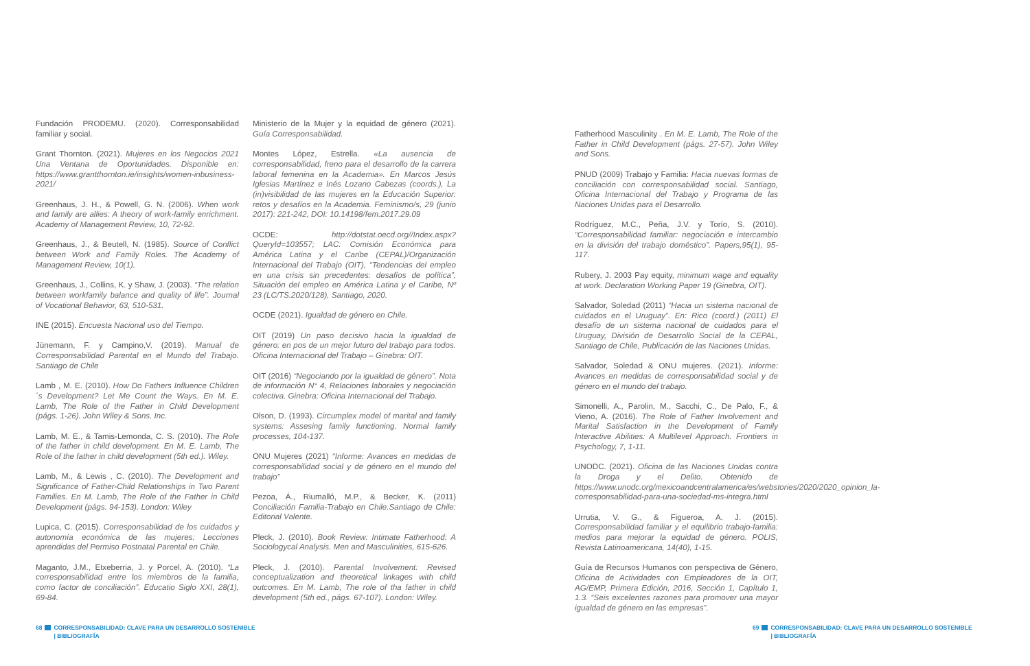Fundación PRODEMU. (2020). Corresponsabilidad familiar y social.
Grant Thornton. (2021). Mujeres en los Negocios 2021 Una Ventana de Oportunidades. Disponible en: https://www.grantthornton.ie/insights/women-inbusiness-2021/
Greenhaus, J. H., & Powell, G. N. (2006). When work and family are allies: A theory of work-family enrichment. Academy of Management Review, 10, 72-92.
Greenhaus, J., & Beutell, N. (1985). Source of Conflict between Work and Family Roles. The Academy of Management Review, 10(1).
Greenhaus, J., Collins, K. y Shaw, J. (2003). “The relation between workfamily balance and quality of life”. Journal of Vocational Behavior, 63, 510-531.
INE (2015). Encuesta Nacional uso del Tiempo.
Jünemann, F. y Campino,V. (2019). Manual de Corresponsabilidad Parental en el Mundo del Trabajo. Santiago de Chile
Lamb , M. E. (2010). How Do Fathers Influence Children´s Development? Let Me Count the Ways. En M. E. Lamb, The Role of the Father in Child Development (págs. 1-26). John Wiley & Sons. Inc.
Lamb, M. E., & Tamis-Lemonda, C. S. (2010). The Role of the father in child development. En M. E. Lamb, The Role of the father in child development (5th ed.). Wiley.
Lamb, M., & Lewis , C. (2010). The Development and Significance of Father-Child Relationships in Two Parent Families. En M. Lamb, The Role of the Father in Child Development (págs. 94-153). London: Wiley
Lupica, C. (2015). Corresponsabilidad de los cuidados y autonomía económica de las mujeres: Lecciones aprendidas del Permiso Postnatal Parental en Chile.
Maganto, J.M., Etxeberria, J. y Porcel, A. (2010). “La corresponsabilidad entre los miembros de la familia, como factor de conciliación”. Educatio Siglo XXI, 28(1), 69-84.
Ministerio de la Mujer y la equidad de género (2021). Guía Corresponsabilidad.
Montes López, Estrella. «La ausencia de corresponsabilidad, freno para el desarrollo de la carrera laboral femenina en la Academia». En Marcos Jesús Iglesias Martínez e Inés Lozano Cabezas (coords.), La (in)visibilidad de las mujeres en la Educación Superior: retos y desafíos en la Academia. Feminismo/s, 29 (junio 2017): 221-242, DOI: 10.14198/fem.2017.29.09
OCDE: http://dotstat.oecd.org//Index.aspx?QueryId=103557; LAC: Comisión Económica para América Latina y el Caribe (CEPAL)/Organización Internacional del Trabajo (OIT), “Tendencias del empleo en una crisis sin precedentes: desafíos de política”, Situación del empleo en América Latina y el Caribe, Nº 23 (LC/TS.2020/128), Santiago, 2020.
OCDE (2021). Igualdad de género en Chile.
OIT (2019) Un paso decisivo hacia la igualdad de género: en pos de un mejor futuro del trabajo para todos. Oficina Internacional del Trabajo – Ginebra: OIT.
OIT (2016) “Negociando por la igualdad de género”. Nota de información N° 4, Relaciones laborales y negociación colectiva. Ginebra: Oficina Internacional del Trabajo.
Olson, D. (1993). Circumplex model of marital and family systems: Assesing family functioning. Normal family processes, 104-137.
ONU Mujeres (2021) “Informe: Avances en medidas de corresponsabilidad social y de género en el mundo del trabajo”
Pezoa, Á., Riumalló, M.P., & Becker, K. (2011) Conciliación Familia-Trabajo en Chile.Santiago de Chile: Editorial Valente.
Pleck, J. (2010). Book Review: Intimate Fatherhood: A Sociologycal Analysis. Men and Masculinities, 615-626.
Pleck, J. (2010). Parental Involvement: Revised conceptualization and theoretical linkages with child outcomes. En M. Lamb, The role of tha father in child development (5th ed., págs. 67-107). London: Wiley.
Fatherhood Masculinity . En M. E. Lamb, The Role of the Father in Child Development (págs. 27-57). John Wiley and Sons.
PNUD (2009) Trabajo y Familia: Hacia nuevas formas de conciliación con corresponsabilidad social. Santiago, Oficina Internacional del Trabajo y Programa de las Naciones Unidas para el Desarrollo.
Rodríguez, M.C., Peña, J.V. y Torío, S. (2010). “Corresponsabilidad familiar: negociación e intercambio en la división del trabajo doméstico”. Papers,95(1), 95-117.
Rubery, J. 2003 Pay equity, minimum wage and equality at work. Declaration Working Paper 19 (Ginebra, OIT).
Salvador, Soledad (2011) “Hacia un sistema nacional de cuidados en el Uruguay”. En: Rico (coord.) (2011) El desafío de un sistema nacional de cuidados para el Uruguay, División de Desarrollo Social de la CEPAL, Santiago de Chile, Publicación de las Naciones Unidas.
Salvador, Soledad & ONU mujeres. (2021). Informe: Avances en medidas de corresponsabilidad social y de género en el mundo del trabajo.
Simonelli, A., Parolin, M., Sacchi, C., De Palo, F., & Vieno, A. (2016). The Role of Father Involvement and Marital Satisfaction in the Development of Family Interactive Abilities: A Multilevel Approach. Frontiers in Psychology, 7, 1-11.
UNODC. (2021). Oficina de las Naciones Unidas contra la Droga y el Delito. Obtenido de https://www.unodc.org/mexicoandcentralamerica/es/webstories/2020/2020_opinion_la-corresponsabilidad-para-una-sociedad-ms-integra.html
Urrutia, V. G., & Figueroa, A. J. (2015). Corresponsabilidad familiar y el equilibrio trabajo-familia: medios para mejorar la equidad de género. POLIS, Revista Latinoamericana, 14(40), 1-15.
Guía de Recursos Humanos con perspectiva de Género, Oficina de Actividades con Empleadores de la OIT, AG/EMP, Primera Edición, 2016, Sección 1, Capítulo 1, 1.3. “Seis excelentes razones para promover una mayor igualdad de género en las empresas”.
68 CORRESPONSABILIDAD: CLAVE PARA UN DESARROLLO SOSTENIBLE
| BIBLIOGRAFÍA
69 CORRESPONSABILIDAD: CLAVE PARA UN DESARROLLO SOSTENIBLE
| BIBLIOGRAFÍA